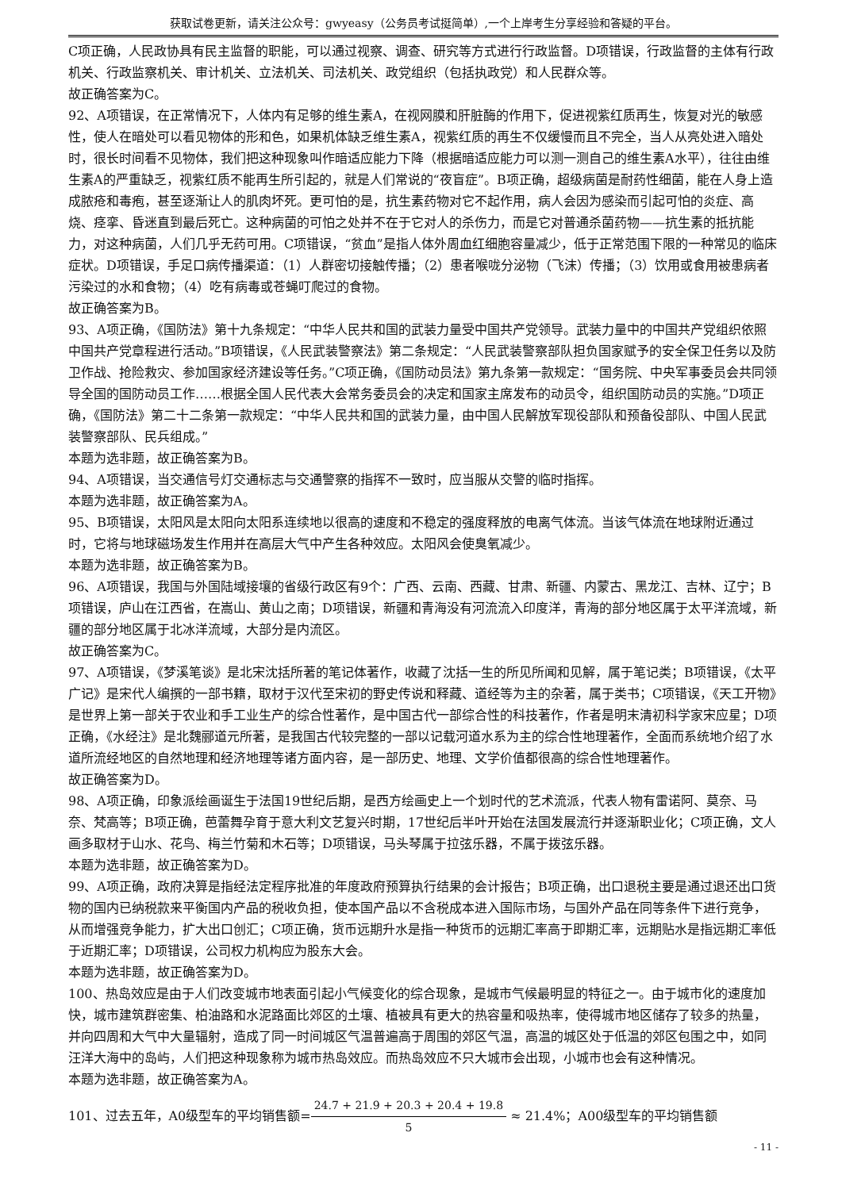获取试卷更新，请关注公众号：gwyeasy（公务员考试挺简单）,一个上岸考生分享经验和答疑的平台。
C项正确，人民政协具有民主监督的职能，可以通过视察、调查、研究等方式进行行政监督。D项错误，行政监督的主体有行政机关、行政监察机关、审计机关、立法机关、司法机关、政党组织（包括执政党）和人民群众等。
故正确答案为C。
92、A项错误，在正常情况下，人体内有足够的维生素A，在视网膜和肝脏酶的作用下，促进视紫红质再生，恢复对光的敏感性，使人在暗处可以看见物体的形和色，如果机体缺乏维生素A，视紫红质的再生不仅缓慢而且不完全，当人从亮处进入暗处时，很长时间看不见物体，我们把这种现象叫作暗适应能力下降（根据暗适应能力可以测一测自己的维生素A水平），往往由维生素A的严重缺乏，视紫红质不能再生所引起的，就是人们常说的“夜盲症”。B项正确，超级病菌是耐药性细菌，能在人身上造成脓疮和毒疱，甚至逐渐让人的肌肉坏死。更可怕的是，抗生素药物对它不起作用，病人会因为感染而引起可怕的炎症、高烧、痉挛、昏迷直到最后死亡。这种病菌的可怕之处并不在于它对人的杀伤力，而是它对普通杀菌药物——抗生素的抵抗能力，对这种病菌，人们几乎无药可用。C项错误，“贫血”是指人体外周血红细胞容量减少，低于正常范围下限的一种常见的临床症状。D项错误，手足口病传播渠道：（1）人群密切接触传播；（2）患者喉咙分泌物（飞沫）传播；（3）饮用或食用被患病者污染过的水和食物；（4）吃有病毒或苍蝇叮爬过的食物。
故正确答案为B。
93、A项正确，《国防法》第十九条规定：“中华人民共和国的武装力量受中国共产党领导。武装力量中的中国共产党组织依照中国共产党章程进行活动。”B项错误，《人民武装警察法》第二条规定：“人民武装警察部队担负国家赋予的安全保卫任务以及防卫作战、抢险救灾、参加国家经济建设等任务。”C项正确，《国防动员法》第九条第一款规定：“国务院、中央军事委员会共同领导全国的国防动员工作……根据全国人民代表大会常务委员会的决定和国家主席发布的动员令，组织国防动员的实施。”D项正确，《国防法》第二十二条第一款规定：“中华人民共和国的武装力量，由中国人民解放军现役部队和预备役部队、中国人民武装警察部队、民兵组成。”
本题为选非题，故正确答案为B。
94、A项错误，当交通信号灯交通标志与交通警察的指挥不一致时，应当服从交警的临时指挥。
本题为选非题，故正确答案为A。
95、B项错误，太阳风是太阳向太阳系连续地以很高的速度和不稳定的强度释放的电离气体流。当该气体流在地球附近通过时，它将与地球磁场发生作用并在高层大气中产生各种效应。太阳风会使臭氧减少。
本题为选非题，故正确答案为B。
96、A项错误，我国与外国陆域接壤的省级行政区有9个：广西、云南、西藏、甘肃、新疆、内蒙古、黑龙江、吉林、辽宁；B项错误，庐山在江西省，在嵩山、黄山之南；D项错误，新疆和青海没有河流流入印度洋，青海的部分地区属于太平洋流域，新疆的部分地区属于北冰洋流域，大部分是内流区。
故正确答案为C。
97、A项错误，《梦溪笔谈》是北宋沈括所著的笔记体著作，收藏了沈括一生的所见所闻和见解，属于笔记类；B项错误，《太平广记》是宋代人编撰的一部书籍，取材于汉代至宋初的野史传说和释藏、道经等为主的杂著，属于类书；C项错误，《天工开物》是世界上第一部关于农业和手工业生产的综合性著作，是中国古代一部综合性的科技著作，作者是明末清初科学家宋应星；D项正确，《水经注》是北魏郦道元所著，是我国古代较完整的一部以记载河道水系为主的综合性地理著作，全面而系统地介绍了水道所流经地区的自然地理和经济地理等诸方面内容，是一部历史、地理、文学价值都很高的综合性地理著作。
故正确答案为D。
98、A项正确，印象派绘画诞生于法国19世纪后期，是西方绘画史上一个划时代的艺术流派，代表人物有雷诺阿、莫奈、马奈、梵高等；B项正确，芭蕾舞孕育于意大利文艺复兴时期，17世纪后半叶开始在法国发展流行并逐渐职业化；C项正确，文人画多取材于山水、花鸟、梅兰竹菊和木石等；D项错误，马头琴属于拉弦乐器，不属于拨弦乐器。
本题为选非题，故正确答案为D。
99、A项正确，政府决算是指经法定程序批准的年度政府预算执行结果的会计报告；B项正确，出口退税主要是通过退还出口货物的国内已纳税款来平衡国内产品的税收负担，使本国产品以不含税成本进入国际市场，与国外产品在同等条件下进行竞争，从而增强竞争能力，扩大出口创汇；C项正确，货币远期升水是指一种货币的远期汇率高于即期汇率，远期贴水是指远期汇率低于近期汇率；D项错误，公司权力机构应为股东大会。
本题为选非题，故正确答案为D。
100、热岛效应是由于人们改变城市地表面引起小气候变化的综合现象，是城市气候最明显的特征之一。由于城市化的速度加快，城市建筑群密集、柏油路和水泥路面比郊区的土壤、植被具有更大的热容量和吸热率，使得城市地区储存了较多的热量，并向四周和大气中大量辐射，造成了同一时间城区气温普遍高于周围的郊区气温，高温的城区处于低温的郊区包围之中，如同汪洋大海中的岛屿，人们把这种现象称为城市热岛效应。而热岛效应不只大城市会出现，小城市也会有这种情况。
本题为选非题，故正确答案为A。
101、过去五年，A0级型车的平均销售额=24.7 + 21.9 + 20.3 + 20.4 + 19.8 5 ≈ 21.4%；A00级型车的平均销售额
- 11 -